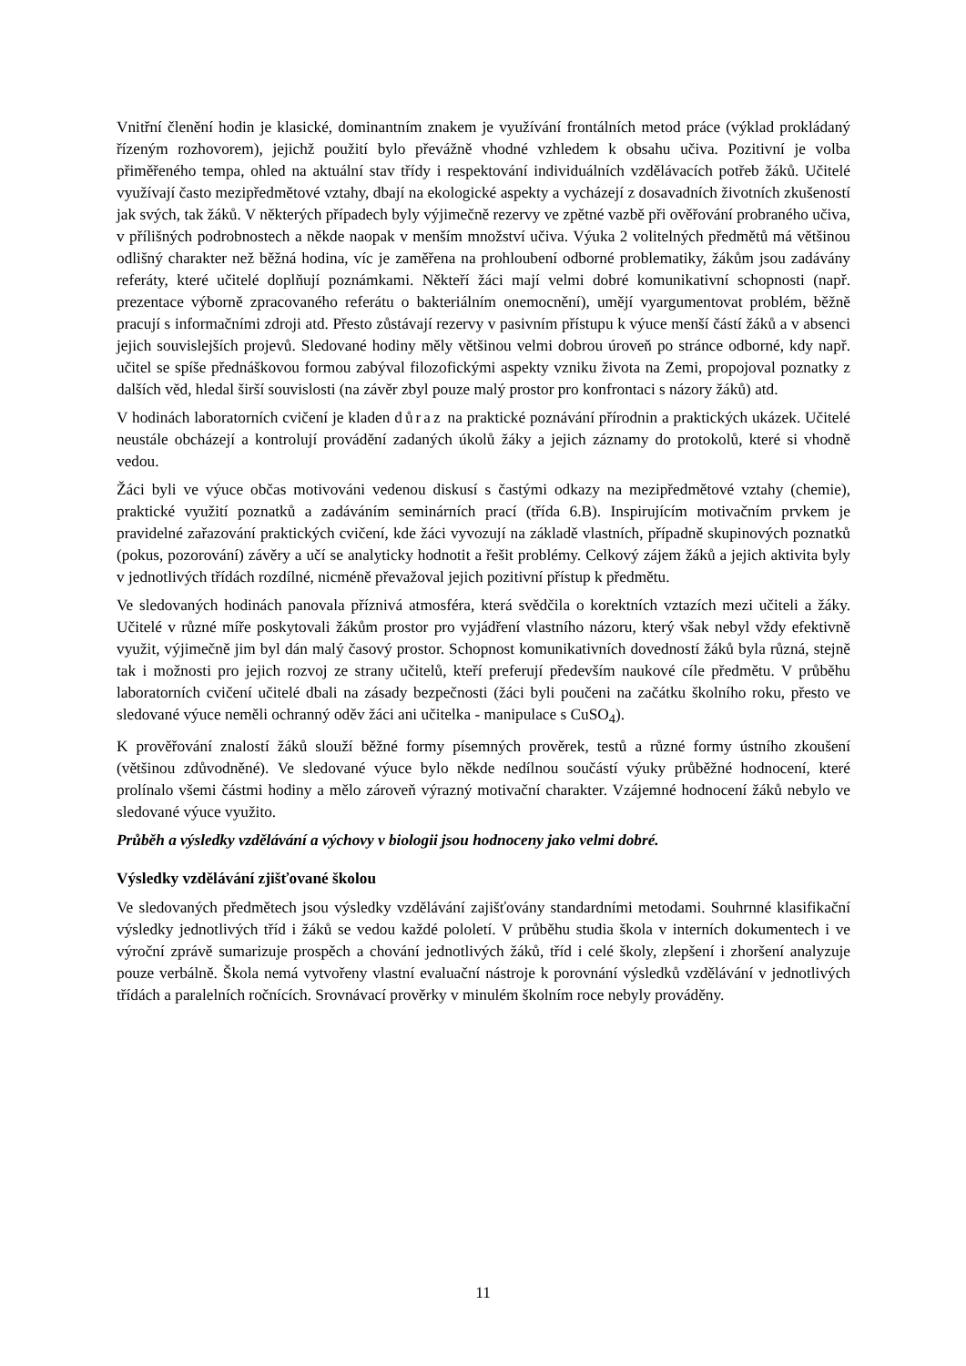Vnitřní členění hodin je klasické, dominantním znakem je využívání frontálních metod práce (výklad prokládaný řízeným rozhovorem), jejichž použití bylo převážně vhodné vzhledem k obsahu učiva. Pozitivní je volba přiměřeného tempa, ohled na aktuální stav třídy i respektování individuálních vzdělávacích potřeb žáků. Učitelé využívají často mezipředmětové vztahy, dbají na ekologické aspekty a vycházejí z dosavadních životních zkušeností jak svých, tak žáků. V některých případech byly výjimečně rezervy ve zpětné vazbě při ověřování probraného učiva, v přílišných podrobnostech a někde naopak v menším množství učiva. Výuka 2 volitelných předmětů má většinou odlišný charakter než běžná hodina, víc je zaměřena na prohloubení odborné problematiky, žákům jsou zadávány referáty, které učitelé doplňují poznámkami. Někteří žáci mají velmi dobré komunikativní schopnosti (např. prezentace výborně zpracovaného referátu o bakteriálním onemocnění), umějí vyargumentovat problém, běžně pracují s informačními zdroji atd. Přesto zůstávají rezervy v pasivním přístupu k výuce menší částí žáků a v absenci jejich souvislejších projevů. Sledované hodiny měly většinou velmi dobrou úroveň po stránce odborné, kdy např. učitel se spíše přednáškovou formou zabýval filozofickými aspekty vzniku života na Zemi, propojoval poznatky z dalších věd, hledal širší souvislosti (na závěr zbyl pouze malý prostor pro konfrontaci s názory žáků) atd.
V hodinách laboratorních cvičení je kladen důraz na praktické poznávání přírodnin a praktických ukázek. Učitelé neustále obcházejí a kontrolují provádění zadaných úkolů žáky a jejich záznamy do protokolů, které si vhodně vedou.
Žáci byli ve výuce občas motivováni vedenou diskusí s častými odkazy na mezipředmětové vztahy (chemie), praktické využití poznatků a zadáváním seminárních prací (třída 6.B). Inspirujícím motivačním prvkem je pravidelné zařazování praktických cvičení, kde žáci vyvozují na základě vlastních, případně skupinových poznatků (pokus, pozorování) závěry a učí se analyticky hodnotit a řešit problémy. Celkový zájem žáků a jejich aktivita byly v jednotlivých třídách rozdílné, nicméně převažoval jejich pozitivní přístup k předmětu.
Ve sledovaných hodinách panovala příznivá atmosféra, která svědčila o korektních vztazích mezi učiteli a žáky. Učitelé v různé míře poskytovali žákům prostor pro vyjádření vlastního názoru, který však nebyl vždy efektivně využit, výjimečně jim byl dán malý časový prostor. Schopnost komunikativních dovedností žáků byla různá, stejně tak i možnosti pro jejich rozvoj ze strany učitelů, kteří preferují především naukové cíle předmětu. V průběhu laboratorních cvičení učitelé dbali na zásady bezpečnosti (žáci byli poučeni na začátku školního roku, přesto ve sledované výuce neměli ochranný oděv žáci ani učitelka - manipulace s CuSO<sub>4</sub>).
K prověřování znalostí žáků slouží běžné formy písemných prověrek, testů a různé formy ústního zkoušení (většinou zdůvodněné). Ve sledované výuce bylo někde nedílnou součástí výuky průběžné hodnocení, které prolínalo všemi částmi hodiny a mělo zároveň výrazný motivační charakter. Vzájemné hodnocení žáků nebylo ve sledované výuce využito.
Průběh a výsledky vzdělávání a výchovy v biologii jsou hodnoceny jako velmi dobré.
Výsledky vzdělávání zjišťované školou
Ve sledovaných předmětech jsou výsledky vzdělávání zajišťovány standardními metodami. Souhrnné klasifikační výsledky jednotlivých tříd i žáků se vedou každé pololetí. V průběhu studia škola v interních dokumentech i ve výroční zprávě sumarizuje prospěch a chování jednotlivých žáků, tříd i celé školy, zlepšení i zhoršení analyzuje pouze verbálně. Škola nemá vytvořeny vlastní evaluační nástroje k porovnání výsledků vzdělávání v jednotlivých třídách a paralelních ročnících. Srovnávací prověrky v minulém školním roce nebyly prováděny.
11